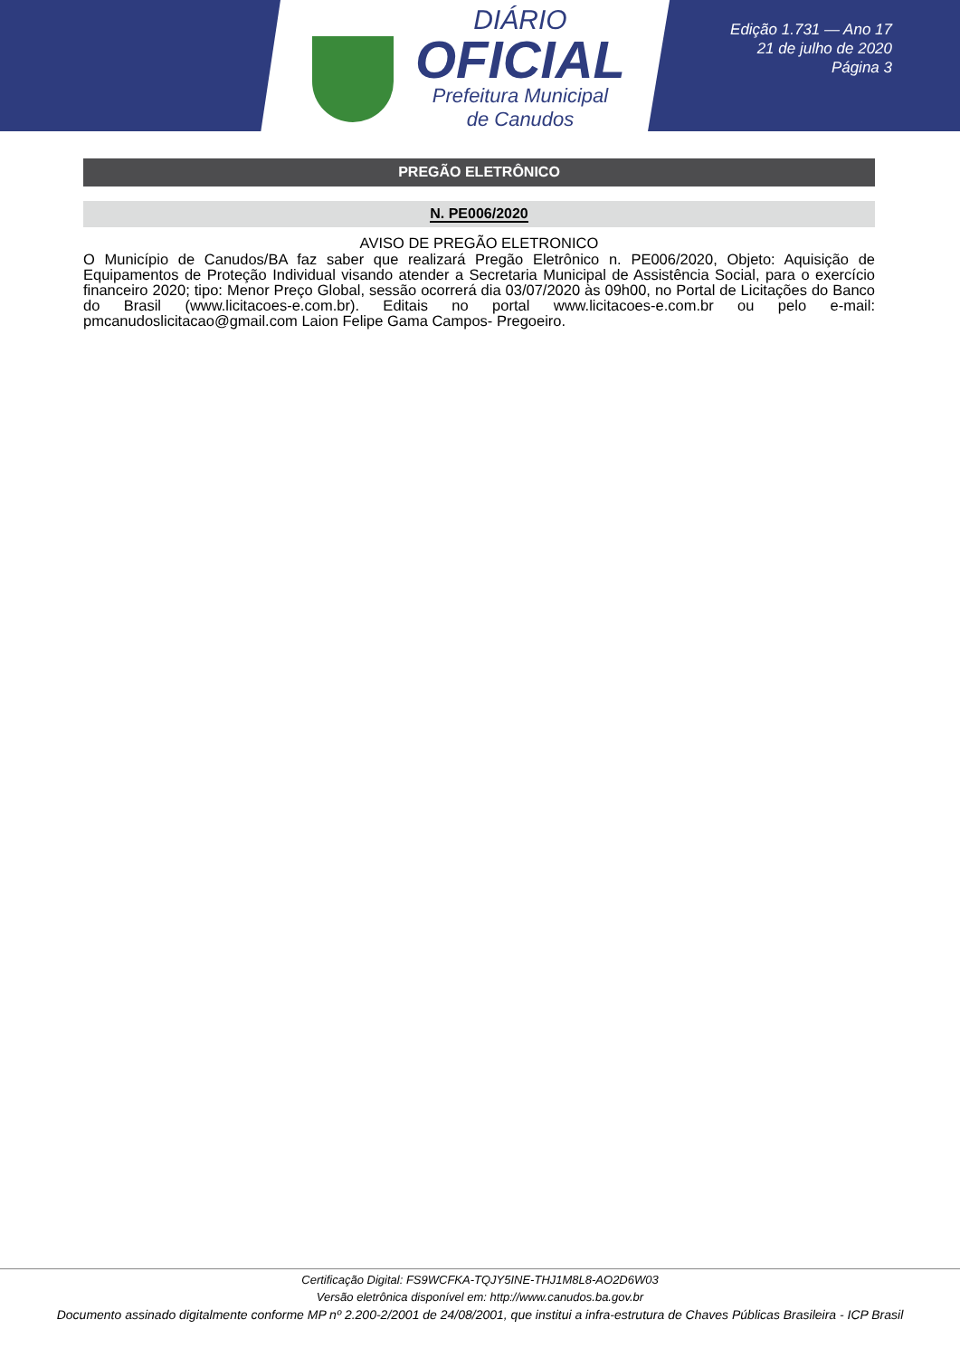DIÁRIO
OFICIAL
Prefeitura Municipal
de Canudos
Edição 1.731 — Ano 17
21 de julho de 2020
Página 3
PREGÃO ELETRÔNICO
N. PE006/2020
AVISO DE PREGÃO ELETRONICO
O Município de Canudos/BA faz saber que realizará Pregão Eletrônico n. PE006/2020, Objeto: Aquisição de Equipamentos de Proteção Individual visando atender a Secretaria Municipal de Assistência Social, para o exercício financeiro 2020; tipo: Menor Preço Global, sessão ocorrerá dia 03/07/2020 às 09h00, no Portal de Licitações do Banco do Brasil (www.licitacoes-e.com.br). Editais no portal www.licitacoes-e.com.br ou pelo e-mail: pmcanudoslicitacao@gmail.com Laion Felipe Gama Campos- Pregoeiro.
Certificação Digital: FS9WCFKA-TQJY5INE-THJ1M8L8-AO2D6W03
Versão eletrônica disponível em: http://www.canudos.ba.gov.br
Documento assinado digitalmente conforme MP nº 2.200-2/2001 de 24/08/2001, que institui a infra-estrutura de Chaves Públicas Brasileira - ICP Brasil